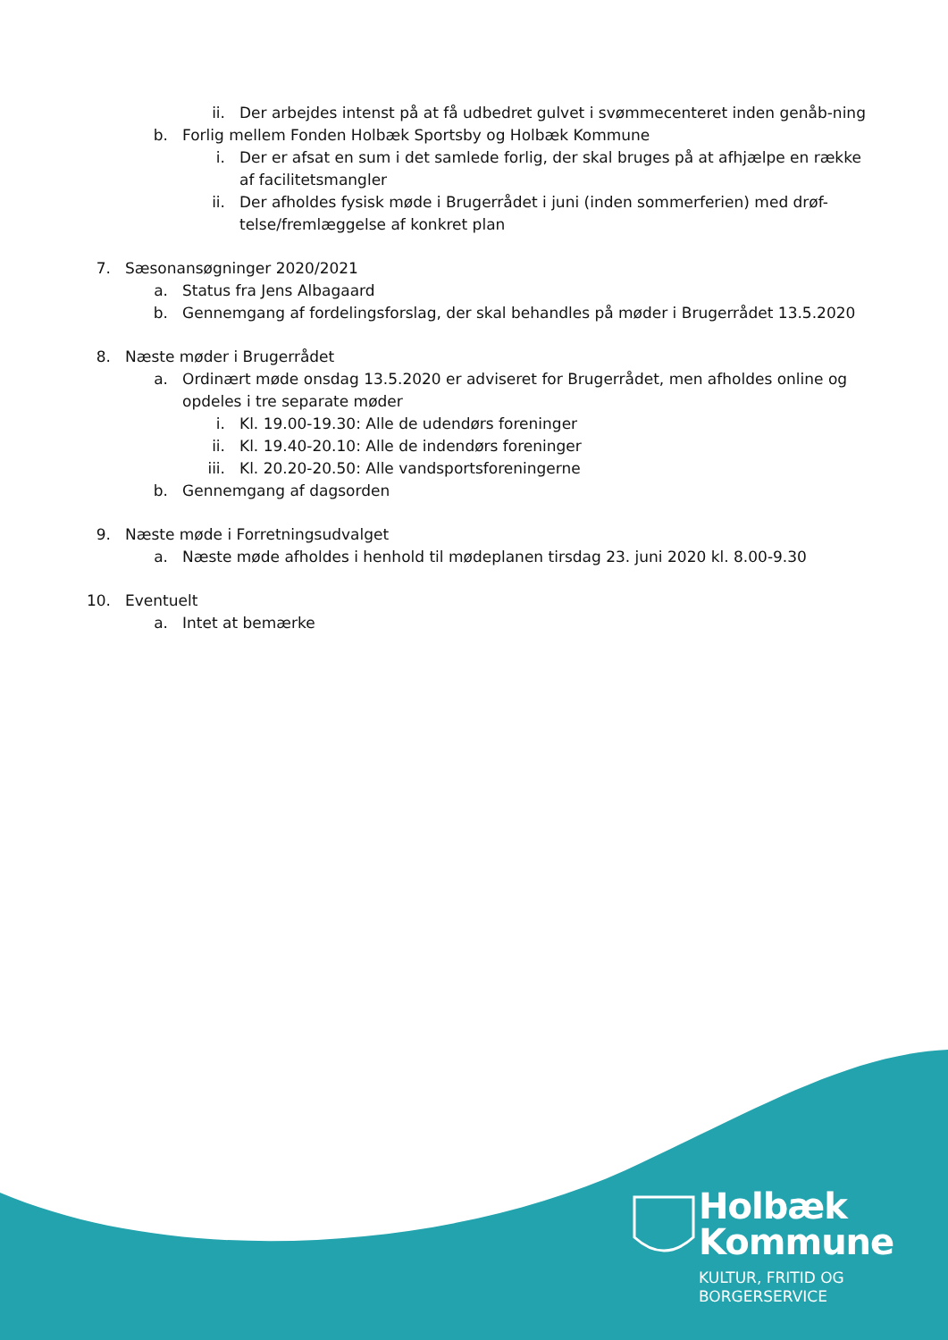ii. Der arbejdes intenst på at få udbedret gulvet i svømmecenteret inden genåb-ning
b. Forlig mellem Fonden Holbæk Sportsby og Holbæk Kommune
i. Der er afsat en sum i det samlede forlig, der skal bruges på at afhjælpe en række af facilitetsmangler
ii. Der afholdes fysisk møde i Brugerrådet i juni (inden sommerferien) med drøf-telse/fremlæggelse af konkret plan
7. Sæsonansøgninger 2020/2021
a. Status fra Jens Albagaard
b. Gennemgang af fordelingsforslag, der skal behandles på møder i Brugerrådet 13.5.2020
8. Næste møder i Brugerrådet
a. Ordinært møde onsdag 13.5.2020 er adviseret for Brugerrådet, men afholdes online og opdeles i tre separate møder
i. Kl. 19.00-19.30: Alle de udendørs foreninger
ii. Kl. 19.40-20.10: Alle de indendørs foreninger
iii. Kl. 20.20-20.50: Alle vandsportsforeningerne
b. Gennemgang af dagsorden
9. Næste møde i Forretningsudvalget
a. Næste møde afholdes i henhold til mødeplanen tirsdag 23. juni 2020 kl. 8.00-9.30
10. Eventuelt
a. Intet at bemærke
Holbæk
Kommune
KULTUR, FRITID OG
BORGERSERVICE